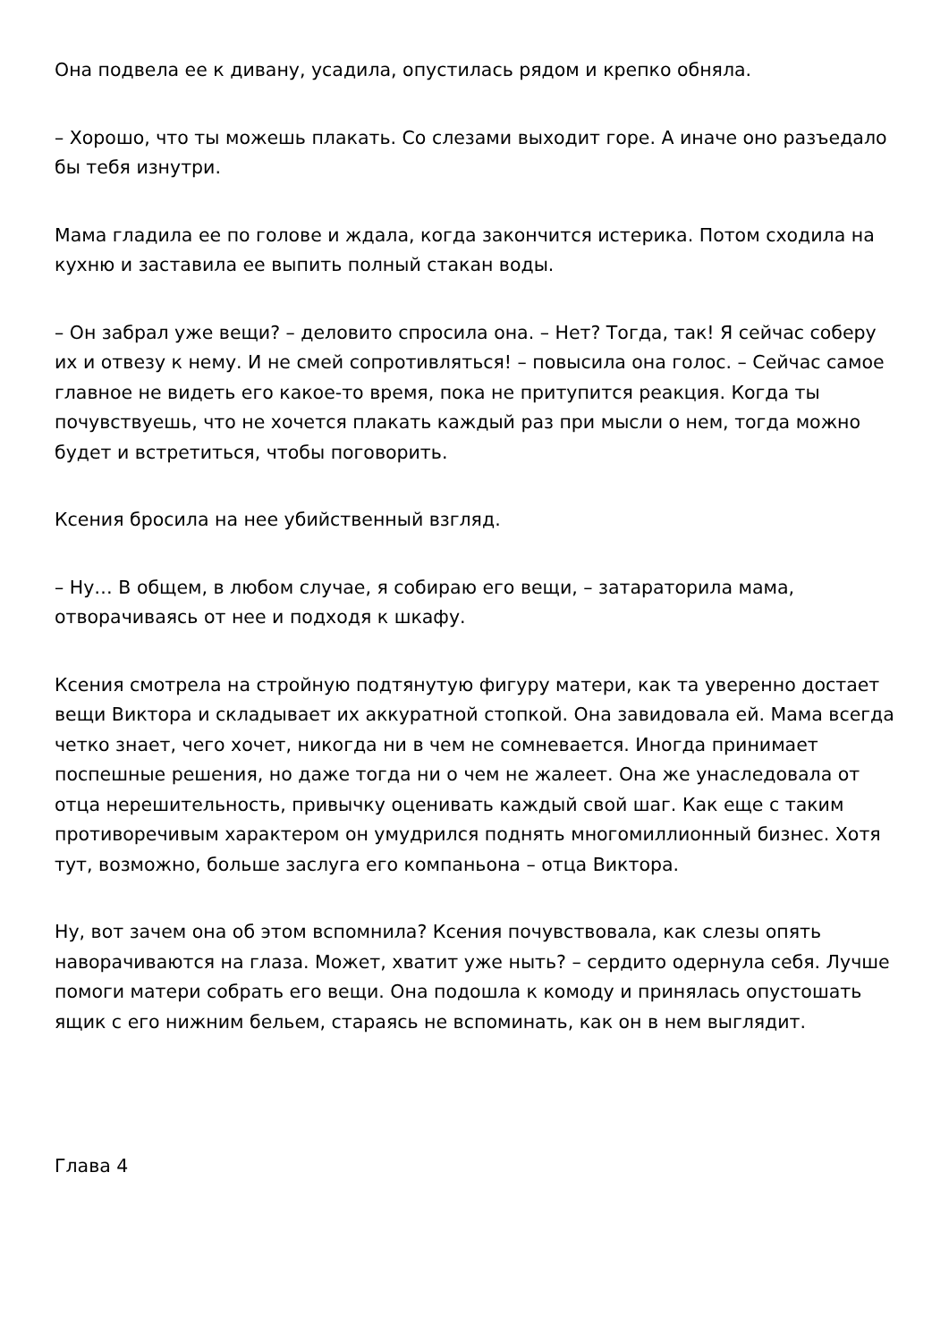Она подвела ее к дивану, усадила, опустилась рядом и крепко обняла.
– Хорошо, что ты можешь плакать. Со слезами выходит горе. А иначе оно разъедало бы тебя изнутри.
Мама гладила ее по голове и ждала, когда закончится истерика. Потом сходила на кухню и заставила ее выпить полный стакан воды.
– Он забрал уже вещи? – деловито спросила она. – Нет? Тогда, так! Я сейчас соберу их и отвезу к нему. И не смей сопротивляться! – повысила она голос. – Сейчас самое главное не видеть его какое-то время, пока не притупится реакция. Когда ты почувствуешь, что не хочется плакать каждый раз при мысли о нем, тогда можно будет и встретиться, чтобы поговорить.
Ксения бросила на нее убийственный взгляд.
– Ну… В общем, в любом случае, я собираю его вещи, – затараторила мама, отворачиваясь от нее и подходя к шкафу.
Ксения смотрела на стройную подтянутую фигуру матери, как та уверенно достает вещи Виктора и складывает их аккуратной стопкой. Она завидовала ей. Мама всегда четко знает, чего хочет, никогда ни в чем не сомневается. Иногда принимает поспешные решения, но даже тогда ни о чем не жалеет. Она же унаследовала от отца нерешительность, привычку оценивать каждый свой шаг. Как еще с таким противоречивым характером он умудрился поднять многомиллионный бизнес. Хотя тут, возможно, больше заслуга его компаньона – отца Виктора.
Ну, вот зачем она об этом вспомнила? Ксения почувствовала, как слезы опять наворачиваются на глаза. Может, хватит уже ныть? – сердито одернула себя. Лучше помоги матери собрать его вещи. Она подошла к комоду и принялась опустошать ящик с его нижним бельем, стараясь не вспоминать, как он в нем выглядит.
Глава 4